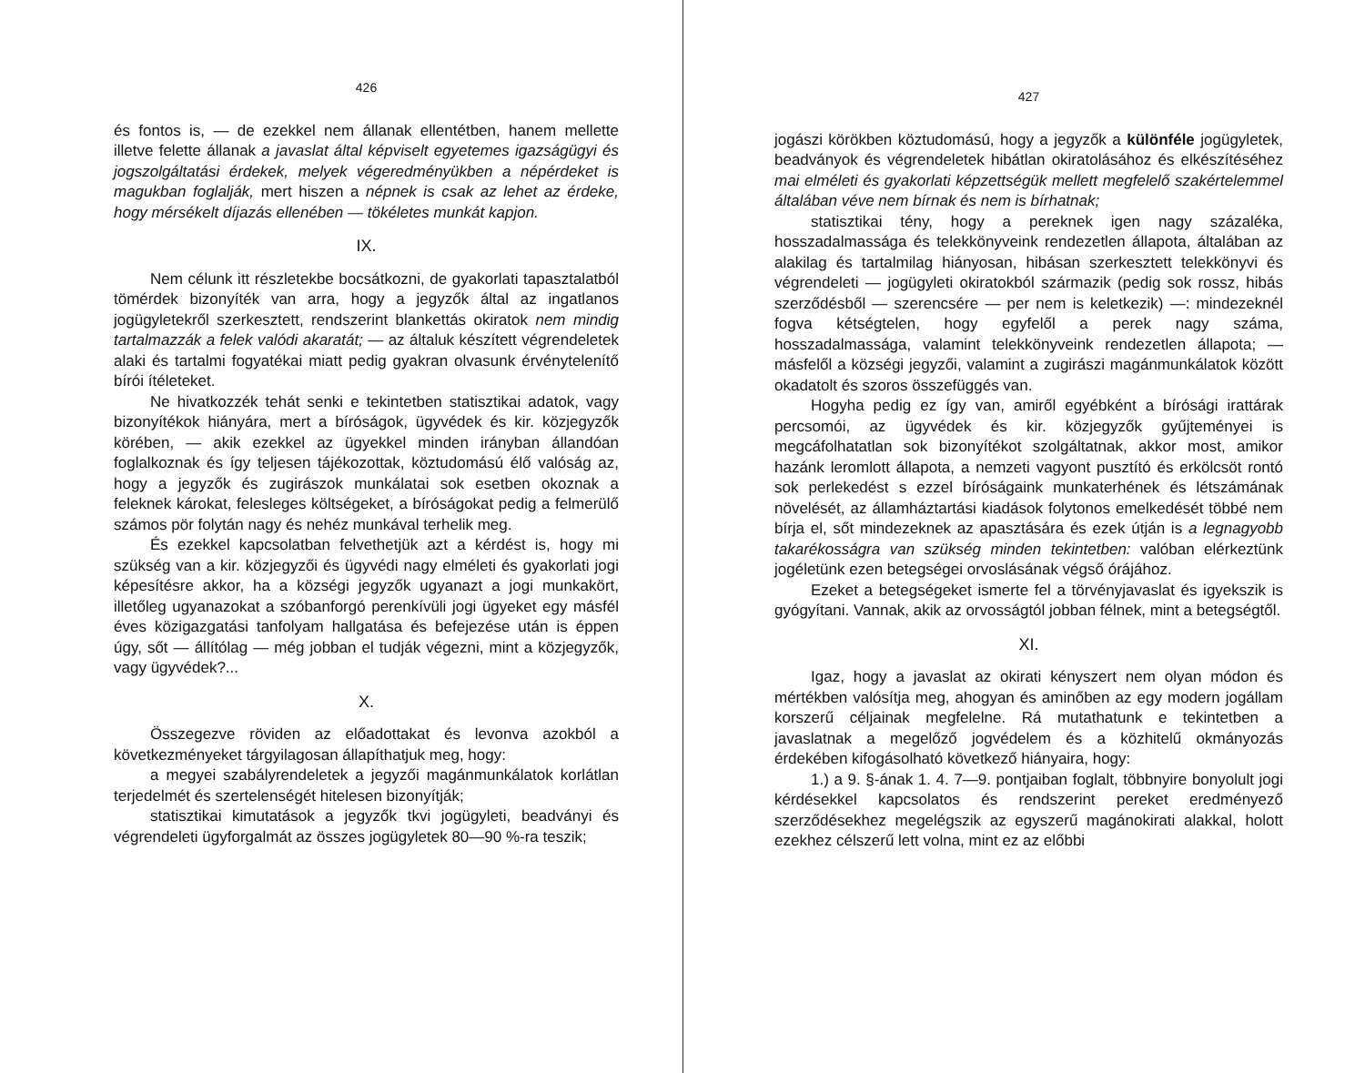426
és fontos is, — de ezekkel nem állanak ellentétben, hanem mellette illetve felette állanak a javaslat által képviselt egyetemes igazságügyi és jogszolgáltatási érdekek, melyek végeredményükben a népérdeket is magukban foglalják, mert hiszen a népnek is csak az lehet az érdeke, hogy mérsékelt díjazás ellenében — tökéletes munkát kapjon.
IX.
Nem célunk itt részletekbe bocsátkozni, de gyakorlati tapasztalatból tömérdek bizonyíték van arra, hogy a jegyzők által az ingatlanos jogügyletekről szerkesztett, rendszerint blankettás okiratok nem mindig tartalmazzák a felek valódi akaratát; — az általuk készített végrendeletek alaki és tartalmi fogyatékai miatt pedig gyakran olvasunk érvénytelenítő bírói ítéleteket.
Ne hivatkozzék tehát senki e tekintetben statisztikai adatok, vagy bizonyítékok hiányára, mert a bíróságok, ügyvédek és kir. közjegyzők körében, — akik ezekkel az ügyekkel minden irányban állandóan foglalkoznak és így teljesen tájékozottak, köztudomású élő valóság az, hogy a jegyzők és zugirászok munkálatai sok esetben okoznak a feleknek károkat, felesleges költségeket, a bíróságokat pedig a felmerülő számos pör folytán nagy és nehéz munkával terhelik meg.
És ezekkel kapcsolatban felvethetjük azt a kérdést is, hogy mi szükség van a kir. közjegyzői és ügyvédi nagy elméleti és gyakorlati jogi képesítésre akkor, ha a községi jegyzők ugyanazt a jogi munkakört, illetőleg ugyanazokat a szóbanforgó perenkívüli jogi ügyeket egy másfél éves közigazgatási tanfolyam hallgatása és befejezése után is éppen úgy, sőt — állítólag — még jobban el tudják végezni, mint a közjegyzők, vagy ügyvédek?...
X.
Összegezve röviden az előadottakat és levonva azokból a következményeket tárgyilagosan állapíthatjuk meg, hogy:
a megyei szabályrendeletek a jegyzői magánmunkálatok korlátlan terjedelmét és szertelenségét hitelesen bizonyítják;
statisztikai kimutatások a jegyzők tkvi jogügyleti, beadványi és végrendeleti ügyforgalmát az összes jogügyletek 80—90 %-ra teszik;
427
jogászi körökben köztudomású, hogy a jegyzők a különféle jogügyletek, beadványok és végrendeletek hibátlan okiratolásához és elkészítéséhez mai elméleti és gyakorlati képzettségük mellett megfelelő szakértelemmel általában véve nem bírnak és nem is bírhatnak;
statisztikai tény, hogy a pereknek igen nagy százaléka, hosszadalmassága és telekkönyveink rendezetlen állapota, általában az alakilag és tartalmilag hiányosan, hibásan szerkesztett telekkönyvi és végrendeleti — jogügyleti okiratokból származik (pedig sok rossz, hibás szerződésből — szerencsére — per nem is keletkezik) —: mindezeknél fogva kétségtelen, hogy egyfelől a perek nagy száma, hosszadalmassága, valamint telekkönyveink rendezetlen állapota; — másfelől a községi jegyzői, valamint a zugirászi magánmunkálatok között okadatolt és szoros összefüggés van.
Hogyha pedig ez így van, amiről egyébként a bírósági irattárak percsomói, az ügyvédek és kir. közjegyzők gyűjteményei is megcáfolhatatlan sok bizonyítékot szolgáltatnak, akkor most, amikor hazánk leromlott állapota, a nemzeti vagyont pusztító és erkölcsöt rontó sok perlekedést s ezzel bíróságaink munkaterhének és létszámának növelését, az államháztartási kiadások folytonos emelkedését többé nem bírja el, sőt mindezeknek az apasztására és ezek útján is a legnagyobb takarékosságra van szükség minden tekintetben: valóban elérkeztünk jogéletünk ezen betegségei orvoslásának végső órájához.
Ezeket a betegségeket ismerte fel a törvényjavaslat és igyekszik is gyógyítani. Vannak, akik az orvosságtól jobban félnek, mint a betegségtől.
XI.
Igaz, hogy a javaslat az okirati kényszert nem olyan módon és mértékben valósítja meg, ahogyan és aminőben az egy modern jogállam korszerű céljainak megfelelne. Rá mutathatunk e tekintetben a javaslatnak a megelőző jogvédelem és a közhitelű okmányozás érdekében kifogásolható következő hiányaira, hogy:
1.) a 9. §-ának 1. 4. 7—9. pontjaiban foglalt, többnyire bonyolult jogi kérdésekkel kapcsolatos és rendszerint pereket eredményező szerződésekhez megelégszik az egyszerű magánokirati alakkal, holott ezekhez célszerű lett volna, mint ez az előbbi